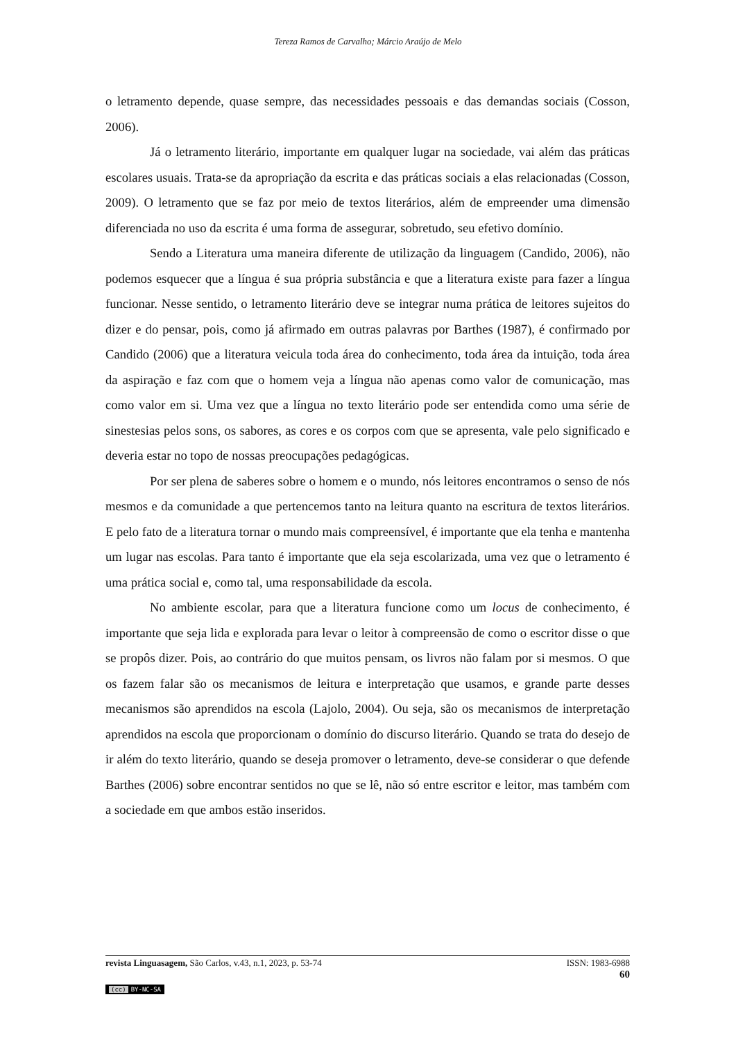Tereza Ramos de Carvalho; Márcio Araújo de Melo
o letramento depende, quase sempre, das necessidades pessoais e das demandas sociais (Cosson, 2006).
Já o letramento literário, importante em qualquer lugar na sociedade, vai além das práticas escolares usuais. Trata-se da apropriação da escrita e das práticas sociais a elas relacionadas (Cosson, 2009). O letramento que se faz por meio de textos literários, além de empreender uma dimensão diferenciada no uso da escrita é uma forma de assegurar, sobretudo, seu efetivo domínio.
Sendo a Literatura uma maneira diferente de utilização da linguagem (Candido, 2006), não podemos esquecer que a língua é sua própria substância e que a literatura existe para fazer a língua funcionar. Nesse sentido, o letramento literário deve se integrar numa prática de leitores sujeitos do dizer e do pensar, pois, como já afirmado em outras palavras por Barthes (1987), é confirmado por Candido (2006) que a literatura veicula toda área do conhecimento, toda área da intuição, toda área da aspiração e faz com que o homem veja a língua não apenas como valor de comunicação, mas como valor em si. Uma vez que a língua no texto literário pode ser entendida como uma série de sinestesias pelos sons, os sabores, as cores e os corpos com que se apresenta, vale pelo significado e deveria estar no topo de nossas preocupações pedagógicas.
Por ser plena de saberes sobre o homem e o mundo, nós leitores encontramos o senso de nós mesmos e da comunidade a que pertencemos tanto na leitura quanto na escritura de textos literários. E pelo fato de a literatura tornar o mundo mais compreensível, é importante que ela tenha e mantenha um lugar nas escolas. Para tanto é importante que ela seja escolarizada, uma vez que o letramento é uma prática social e, como tal, uma responsabilidade da escola.
No ambiente escolar, para que a literatura funcione como um locus de conhecimento, é importante que seja lida e explorada para levar o leitor à compreensão de como o escritor disse o que se propôs dizer. Pois, ao contrário do que muitos pensam, os livros não falam por si mesmos. O que os fazem falar são os mecanismos de leitura e interpretação que usamos, e grande parte desses mecanismos são aprendidos na escola (Lajolo, 2004). Ou seja, são os mecanismos de interpretação aprendidos na escola que proporcionam o domínio do discurso literário. Quando se trata do desejo de ir além do texto literário, quando se deseja promover o letramento, deve-se considerar o que defende Barthes (2006) sobre encontrar sentidos no que se lê, não só entre escritor e leitor, mas também com a sociedade em que ambos estão inseridos.
revista Linguasagem, São Carlos, v.43, n.1, 2023, p. 53-74 ISSN: 1983-6988
60
(cc) BY-NC-SA